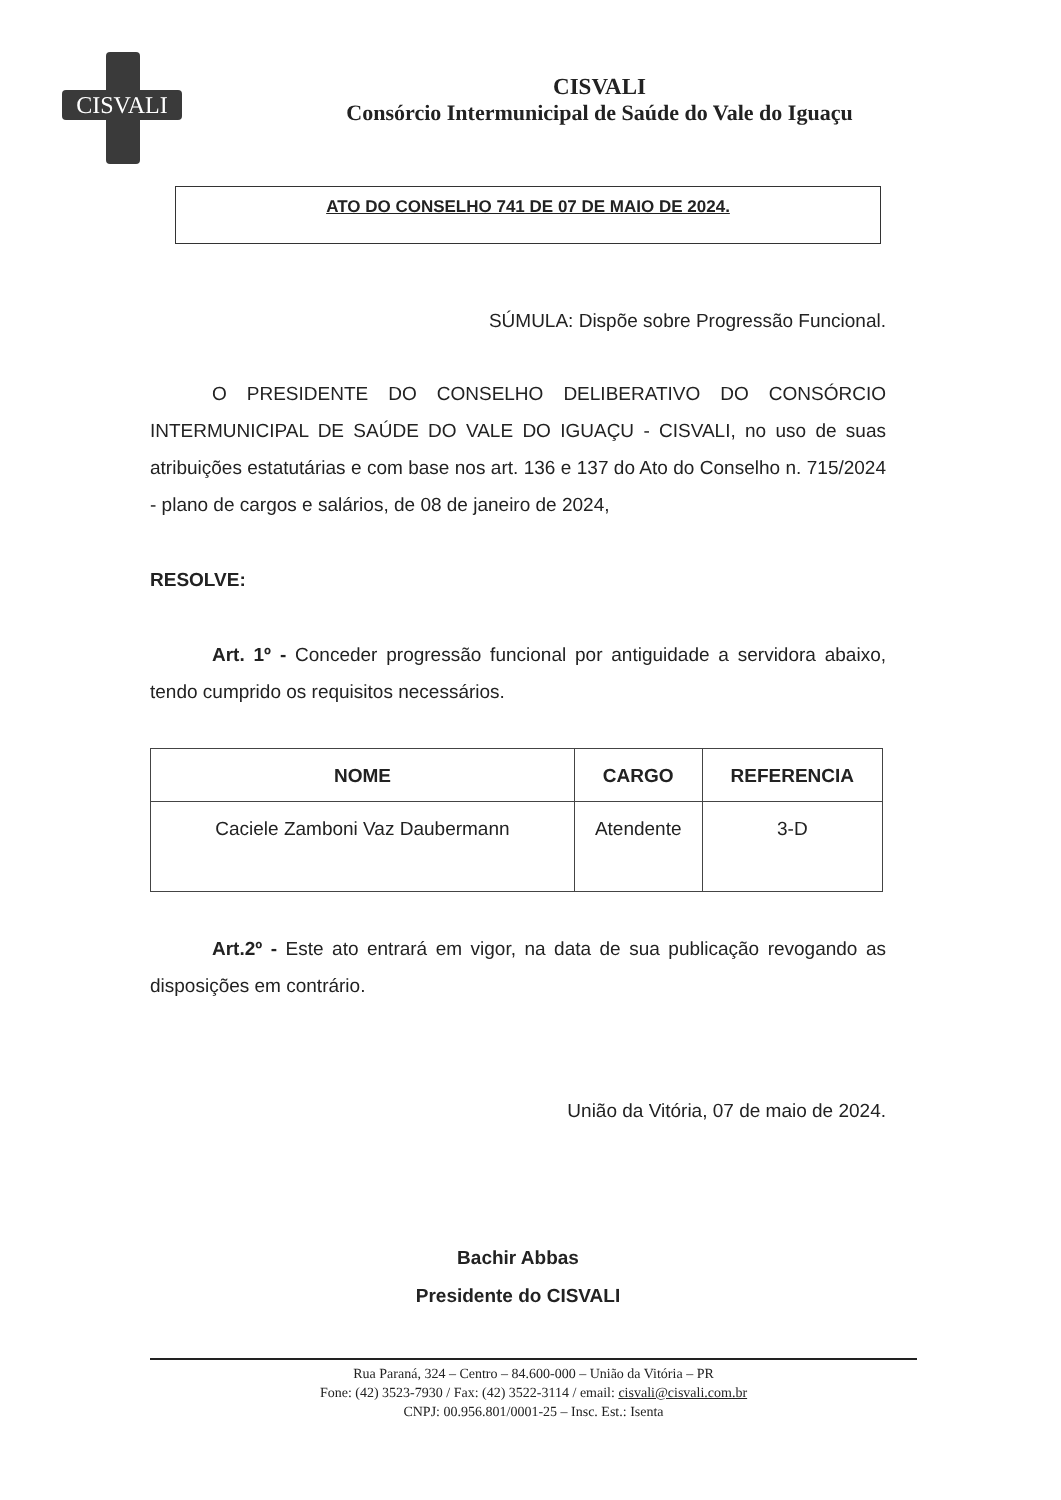CISVALI
CISVALI
Consórcio Intermunicipal de Saúde do Vale do Iguaçu
ATO DO CONSELHO 741 DE 07 DE MAIO DE 2024.
SÚMULA: Dispõe sobre Progressão Funcional.
O PRESIDENTE DO CONSELHO DELIBERATIVO DO CONSÓRCIO INTERMUNICIPAL DE SAÚDE DO VALE DO IGUAÇU - CISVALI, no uso de suas atribuições estatutárias e com base nos art. 136 e 137 do Ato do Conselho n. 715/2024 - plano de cargos e salários, de 08 de janeiro de 2024,
RESOLVE:
Art. 1º - Conceder progressão funcional por antiguidade a servidora abaixo, tendo cumprido os requisitos necessários.
| NOME | CARGO | REFERENCIA |
| --- | --- | --- |
| Caciele Zamboni Vaz Daubermann | Atendente | 3-D |
Art.2º - Este ato entrará em vigor, na data de sua publicação revogando as disposições em contrário.
União da Vitória, 07 de maio de 2024.
Bachir Abbas
Presidente do CISVALI
Rua Paraná, 324 – Centro – 84.600-000 – União da Vitória – PR
Fone: (42) 3523-7930 / Fax: (42) 3522-3114 / email: cisvali@cisvali.com.br
CNPJ: 00.956.801/0001-25 – Insc. Est.: Isenta